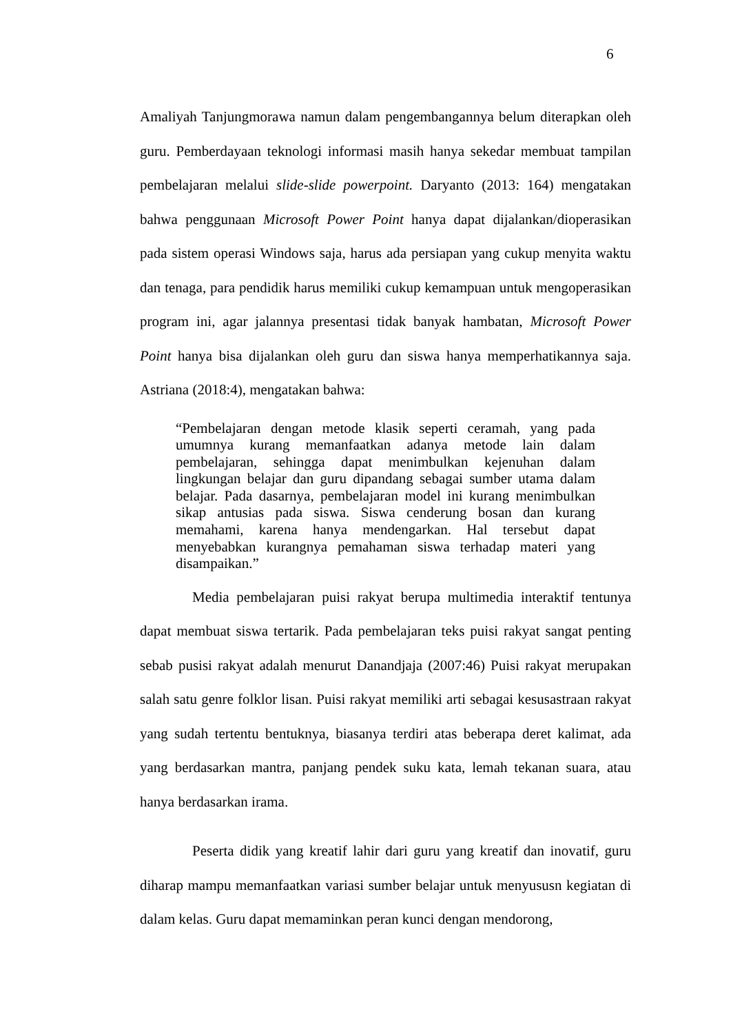6
Amaliyah Tanjungmorawa namun dalam pengembangannya belum diterapkan oleh guru. Pemberdayaan teknologi informasi masih hanya sekedar membuat tampilan pembelajaran melalui slide-slide powerpoint. Daryanto (2013: 164) mengatakan bahwa penggunaan Microsoft Power Point hanya dapat dijalankan/dioperasikan pada sistem operasi Windows saja, harus ada persiapan yang cukup menyita waktu dan tenaga, para pendidik harus memiliki cukup kemampuan untuk mengoperasikan program ini, agar jalannya presentasi tidak banyak hambatan, Microsoft Power Point hanya bisa dijalankan oleh guru dan siswa hanya memperhatikannya saja. Astriana (2018:4), mengatakan bahwa:
“Pembelajaran dengan metode klasik seperti ceramah, yang pada umumnya kurang memanfaatkan adanya metode lain dalam pembelajaran, sehingga dapat menimbulkan kejenuhan dalam lingkungan belajar dan guru dipandang sebagai sumber utama dalam belajar. Pada dasarnya, pembelajaran model ini kurang menimbulkan sikap antusias pada siswa. Siswa cenderung bosan dan kurang memahami, karena hanya mendengarkan. Hal tersebut dapat menyebabkan kurangnya pemahaman siswa terhadap materi yang disampaikan.”
Media pembelajaran puisi rakyat berupa multimedia interaktif tentunya dapat membuat siswa tertarik. Pada pembelajaran teks puisi rakyat sangat penting sebab pusisi rakyat adalah menurut Danandjaja (2007:46) Puisi rakyat merupakan salah satu genre folklor lisan. Puisi rakyat memiliki arti sebagai kesusastraan rakyat yang sudah tertentu bentuknya, biasanya terdiri atas beberapa deret kalimat, ada yang berdasarkan mantra, panjang pendek suku kata, lemah tekanan suara, atau hanya berdasarkan irama.
Peserta didik yang kreatif lahir dari guru yang kreatif dan inovatif, guru diharap mampu memanfaatkan variasi sumber belajar untuk menyususn kegiatan di dalam kelas. Guru dapat memaminkan peran kunci dengan mendorong,